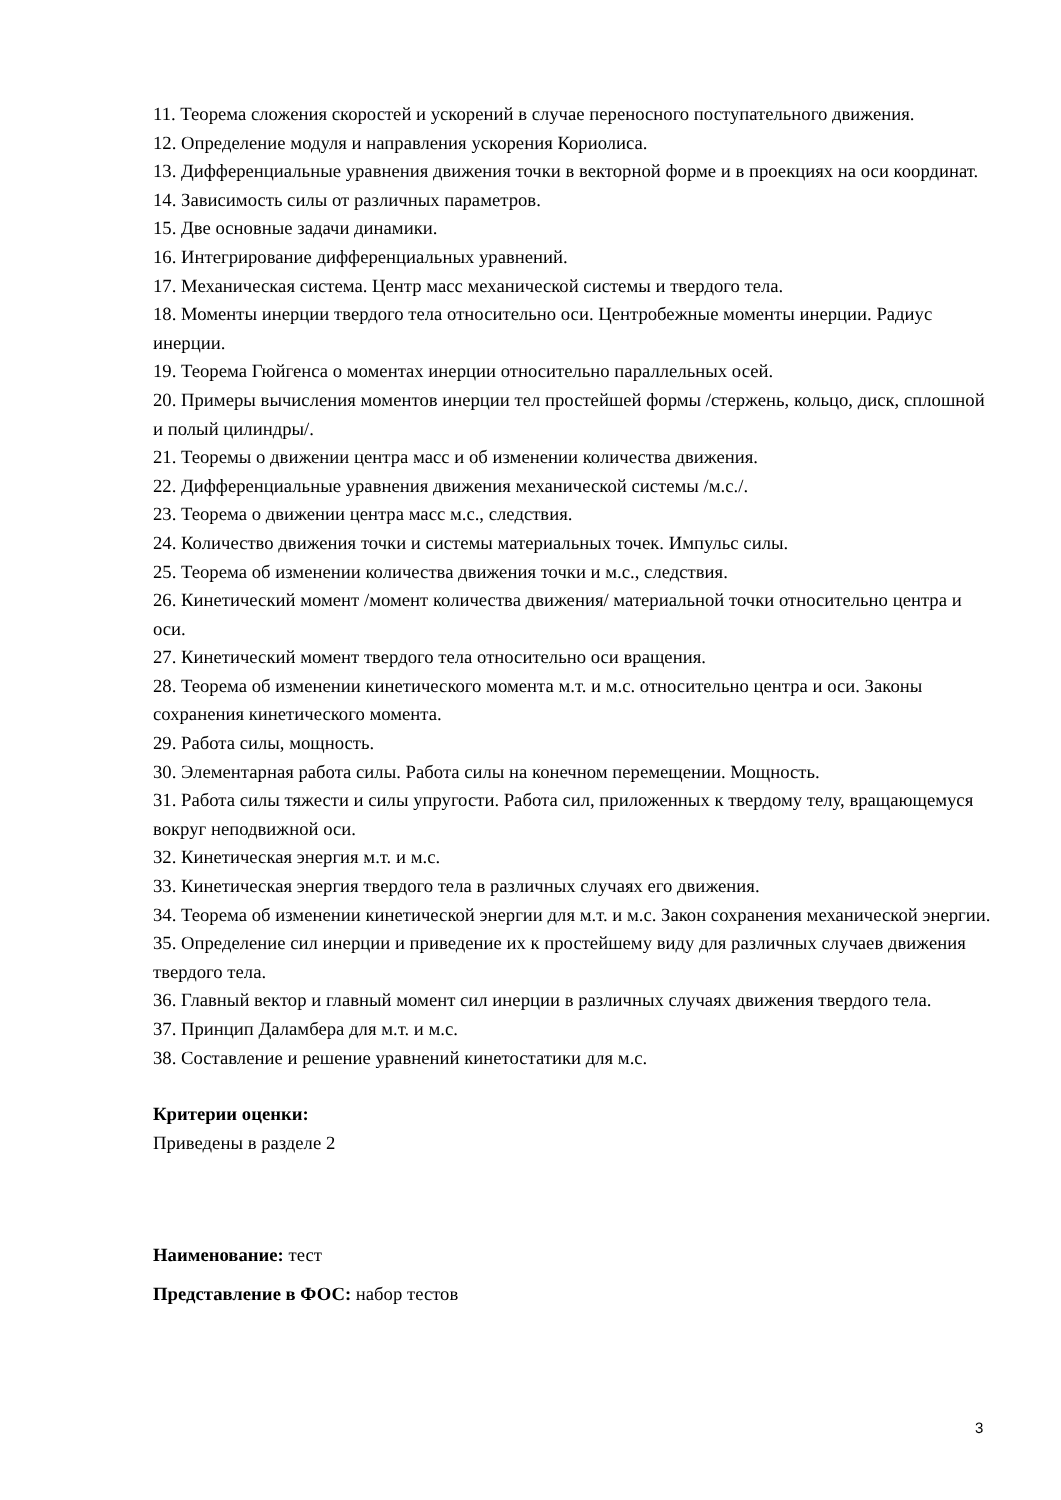11. Теорема сложения скоростей и ускорений в случае переносного поступательного движения.
12. Определение модуля и направления ускорения Кориолиса.
13. Дифференциальные уравнения движения точки в векторной форме и в проекциях на оси координат.
14. Зависимость силы от различных параметров.
15. Две основные задачи динамики.
16. Интегрирование дифференциальных уравнений.
17. Механическая система. Центр масс механической системы и твердого тела.
18. Моменты инерции твердого тела относительно оси. Центробежные моменты инерции. Радиус инерции.
19. Теорема Гюйгенса о моментах инерции относительно параллельных осей.
20. Примеры вычисления моментов инерции тел простейшей формы /стержень, кольцо, диск, сплошной и полый цилиндры/.
21. Теоремы о движении центра масс и об изменении количества движения.
22. Дифференциальные уравнения движения механической системы /м.с./.
23. Теорема о движении центра масс м.с., следствия.
24. Количество движения точки и системы материальных точек. Импульс силы.
25. Теорема об изменении количества движения точки и м.с., следствия.
26. Кинетический момент /момент количества движения/ материальной точки относительно центра и оси.
27. Кинетический момент твердого тела относительно оси вращения.
28. Теорема об изменении кинетического момента м.т. и м.с. относительно центра и оси. Законы сохранения кинетического момента.
29. Работа силы, мощность.
30. Элементарная работа силы. Работа силы на конечном перемещении. Мощность.
31. Работа силы тяжести и силы упругости. Работа сил, приложенных к твердому телу, вращающемуся вокруг неподвижной оси.
32. Кинетическая энергия м.т. и м.с.
33. Кинетическая энергия твердого тела в различных случаях его движения.
34. Теорема об изменении кинетической энергии для м.т. и м.с. Закон сохранения механической энергии.
35. Определение сил инерции и приведение их к простейшему виду для различных случаев движения твердого тела.
36. Главный вектор и главный момент сил инерции в различных случаях движения твердого тела.
37. Принцип Даламбера для м.т. и м.с.
38. Составление и решение уравнений кинетостатики для м.с.
Критерии оценки:
Приведены в разделе 2
Наименование: тест
Представление в ФОС: набор тестов
3